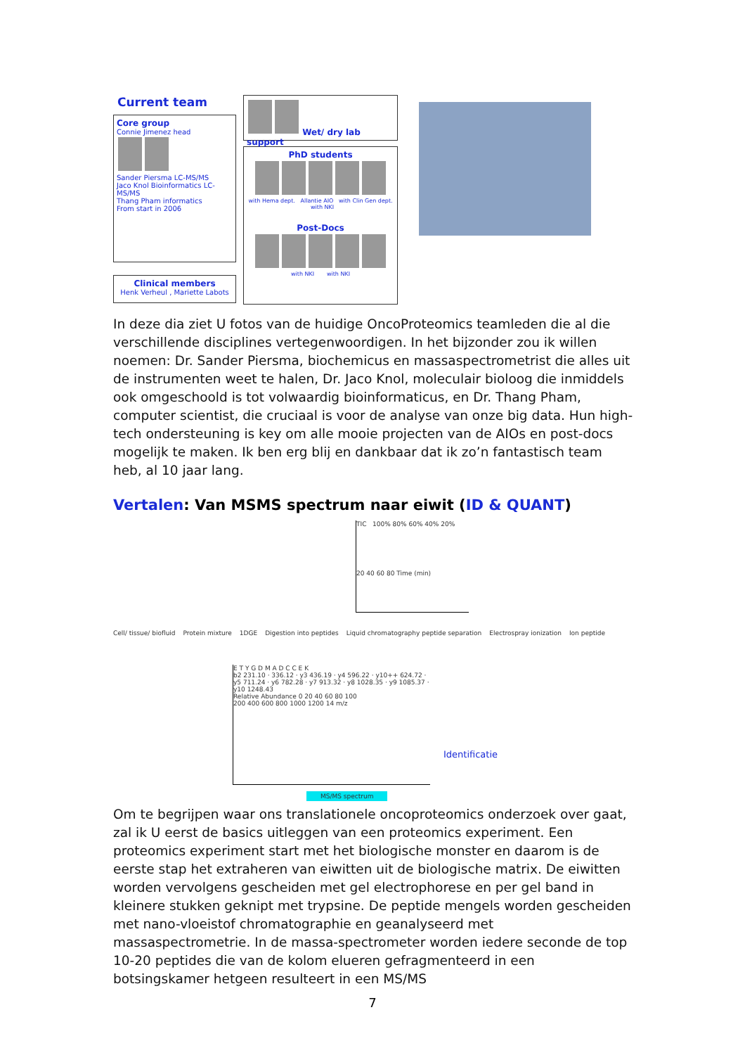Current team
Core group
Connie Jimenez head
Sander Piersma LC-MS/MS
Jaco Knol Bioinformatics LC-MS/MS
Thang Pham informatics
From start in 2006
Clinical members
Henk Verheul , Mariette Labots
Wet/ dry lab support
PhD students
with Hema dept. Allantie AIO with Clin Gen dept. with NKI
Post-Docs
with NKI with NKI
In deze dia ziet U fotos van de huidige OncoProteomics teamleden die al die verschillende disciplines vertegenwoordigen. In het bijzonder zou ik willen noemen: Dr. Sander Piersma, biochemicus en massaspectrometrist die alles uit de instrumenten weet te halen, Dr. Jaco Knol, moleculair bioloog die inmiddels ook omgeschoold is tot volwaardig bioinformaticus, en Dr. Thang Pham, computer scientist, die cruciaal is voor de analyse van onze big data. Hun high-tech ondersteuning is key om alle mooie projecten van de AIOs en post-docs mogelijk te maken. Ik ben erg blij en dankbaar dat ik zo’n fantastisch team heb, al 10 jaar lang.
Vertalen: Van MSMS spectrum naar eiwit (ID & QUANT)
TIC 100% 80% 60% 40% 20%
20 40 60 80 Time (min)
Cell/ tissue/ biofluid Protein mixture 1DGE Digestion into peptides Liquid chromatography peptide separation Electrospray ionization Ion peptide
E T Y G D M A D C C E K
b2 231.10 · 336.12 · y3 436.19 · y4 596.22 · y10++ 624.72 · y5 711.24 · y6 782.28 · y7 913.32 · y8 1028.35 · y9 1085.37 · y10 1248.43
Relative Abundance 0 20 40 60 80 100
200 400 600 800 1000 1200 14 m/z
MS/MS spectrum
Identificatie
Om te begrijpen waar ons translationele oncoproteomics onderzoek over gaat, zal ik U eerst de basics uitleggen van een proteomics experiment. Een proteomics experiment start met het biologische monster en daarom is de eerste stap het extraheren van eiwitten uit de biologische matrix. De eiwitten worden vervolgens gescheiden met gel electrophorese en per gel band in kleinere stukken geknipt met trypsine. De peptide mengels worden gescheiden met nano-vloeistof chromatographie en geanalyseerd met massaspectrometrie. In de massa-spectrometer worden iedere seconde de top 10-20 peptides die van de kolom elueren gefragmenteerd in een botsingskamer hetgeen resulteert in een MS/MS
7